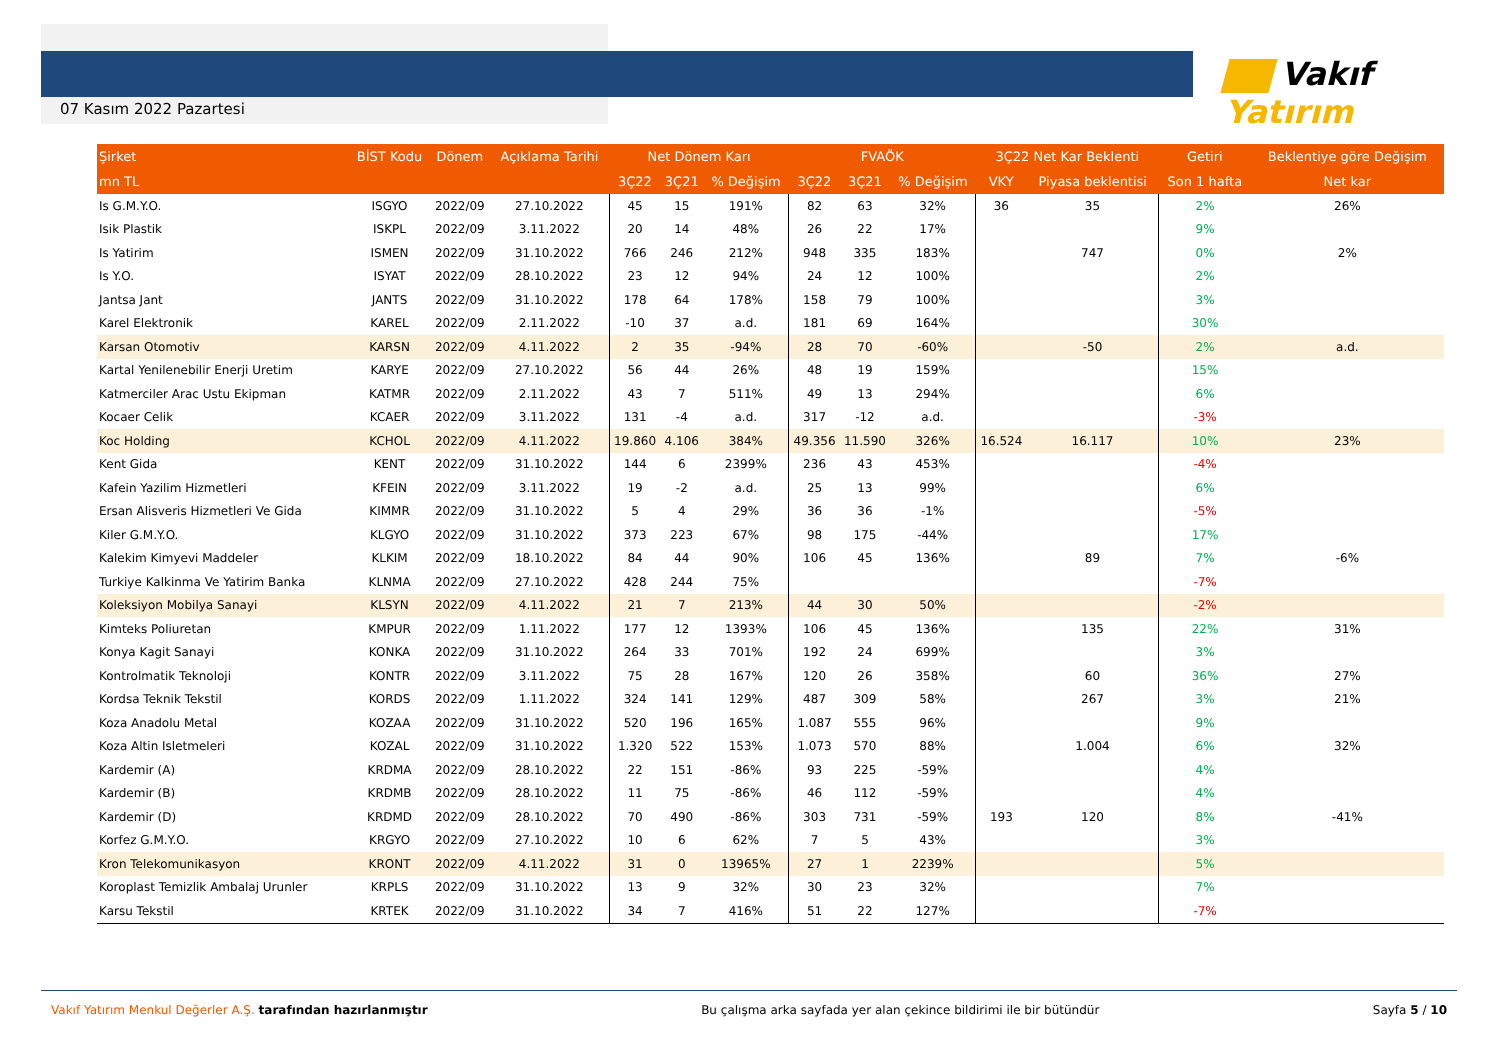07 Kasım 2022 Pazartesi
Vakıf Yatırım
| Şirket | BİST Kodu | Dönem | Açıklama Tarihi | Net Dönem Karı | | | FVAÖK | | | 3Ç22 Net Kar Beklenti | | Getiri | Beklentiye göre Değişim |
| --- | --- | --- | --- | --- | --- | --- | --- | --- | --- | --- | --- | --- | --- |
| mn TL | | | | 3Ç22 | 3Ç21 | % Değişim | 3Ç22 | 3Ç21 | % Değişim | VKY | Piyasa beklentisi | Son 1 hafta | Net kar |
| Is G.M.Y.O. | ISGYO | 2022/09 | 27.10.2022 | 45 | 15 | 191% | 82 | 63 | 32% | 36 | 35 | 2% | 26% |
| Isik Plastik | ISKPL | 2022/09 | 3.11.2022 | 20 | 14 | 48% | 26 | 22 | 17% | | | 9% | |
| Is Yatirim | ISMEN | 2022/09 | 31.10.2022 | 766 | 246 | 212% | 948 | 335 | 183% | | 747 | 0% | 2% |
| Is Y.O. | ISYAT | 2022/09 | 28.10.2022 | 23 | 12 | 94% | 24 | 12 | 100% | | | 2% | |
| Jantsa Jant | JANTS | 2022/09 | 31.10.2022 | 178 | 64 | 178% | 158 | 79 | 100% | | | 3% | |
| Karel Elektronik | KAREL | 2022/09 | 2.11.2022 | -10 | 37 | a.d. | 181 | 69 | 164% | | | 30% | |
| Karsan Otomotiv | KARSN | 2022/09 | 4.11.2022 | 2 | 35 | -94% | 28 | 70 | -60% | | -50 | 2% | a.d. |
| Kartal Yenilenebilir Enerji Uretim | KARYE | 2022/09 | 27.10.2022 | 56 | 44 | 26% | 48 | 19 | 159% | | | 15% | |
| Katmerciler Arac Ustu Ekipman | KATMR | 2022/09 | 2.11.2022 | 43 | 7 | 511% | 49 | 13 | 294% | | | 6% | |
| Kocaer Celik | KCAER | 2022/09 | 3.11.2022 | 131 | -4 | a.d. | 317 | -12 | a.d. | | | -3% | |
| Koc Holding | KCHOL | 2022/09 | 4.11.2022 | 19.860 | 4.106 | 384% | 49.356 | 11.590 | 326% | 16.524 | 16.117 | 10% | 23% |
| Kent Gida | KENT | 2022/09 | 31.10.2022 | 144 | 6 | 2399% | 236 | 43 | 453% | | | -4% | |
| Kafein Yazilim Hizmetleri | KFEIN | 2022/09 | 3.11.2022 | 19 | -2 | a.d. | 25 | 13 | 99% | | | 6% | |
| Ersan Alisveris Hizmetleri Ve Gida | KIMMR | 2022/09 | 31.10.2022 | 5 | 4 | 29% | 36 | 36 | -1% | | | -5% | |
| Kiler G.M.Y.O. | KLGYO | 2022/09 | 31.10.2022 | 373 | 223 | 67% | 98 | 175 | -44% | | | 17% | |
| Kalekim Kimyevi Maddeler | KLKIM | 2022/09 | 18.10.2022 | 84 | 44 | 90% | 106 | 45 | 136% | | 89 | 7% | -6% |
| Turkiye Kalkinma Ve Yatirim Banka | KLNMA | 2022/09 | 27.10.2022 | 428 | 244 | 75% | | | | | | -7% | |
| Koleksiyon Mobilya Sanayi | KLSYN | 2022/09 | 4.11.2022 | 21 | 7 | 213% | 44 | 30 | 50% | | | -2% | |
| Kimteks Poliuretan | KMPUR | 2022/09 | 1.11.2022 | 177 | 12 | 1393% | 106 | 45 | 136% | | 135 | 22% | 31% |
| Konya Kagit Sanayi | KONKA | 2022/09 | 31.10.2022 | 264 | 33 | 701% | 192 | 24 | 699% | | | 3% | |
| Kontrolmatik Teknoloji | KONTR | 2022/09 | 3.11.2022 | 75 | 28 | 167% | 120 | 26 | 358% | | 60 | 36% | 27% |
| Kordsa Teknik Tekstil | KORDS | 2022/09 | 1.11.2022 | 324 | 141 | 129% | 487 | 309 | 58% | | 267 | 3% | 21% |
| Koza Anadolu Metal | KOZAA | 2022/09 | 31.10.2022 | 520 | 196 | 165% | 1.087 | 555 | 96% | | | 9% | |
| Koza Altin Isletmeleri | KOZAL | 2022/09 | 31.10.2022 | 1.320 | 522 | 153% | 1.073 | 570 | 88% | | 1.004 | 6% | 32% |
| Kardemir (A) | KRDMA | 2022/09 | 28.10.2022 | 22 | 151 | -86% | 93 | 225 | -59% | | | 4% | |
| Kardemir (B) | KRDMB | 2022/09 | 28.10.2022 | 11 | 75 | -86% | 46 | 112 | -59% | | | 4% | |
| Kardemir (D) | KRDMD | 2022/09 | 28.10.2022 | 70 | 490 | -86% | 303 | 731 | -59% | 193 | 120 | 8% | -41% |
| Korfez G.M.Y.O. | KRGYO | 2022/09 | 27.10.2022 | 10 | 6 | 62% | 7 | 5 | 43% | | | 3% | |
| Kron Telekomunikasyon | KRONT | 2022/09 | 4.11.2022 | 31 | 0 | 13965% | 27 | 1 | 2239% | | | 5% | |
| Koroplast Temizlik Ambalaj Urunler | KRPLS | 2022/09 | 31.10.2022 | 13 | 9 | 32% | 30 | 23 | 32% | | | 7% | |
| Karsu Tekstil | KRTEK | 2022/09 | 31.10.2022 | 34 | 7 | 416% | 51 | 22 | 127% | | | -7% | |
Vakıf Yatırım Menkul Değerler A.Ş. tarafından hazırlanmıştır Bu çalışma arka sayfada yer alan çekince bildirimi ile bir bütündür Sayfa 5 / 10